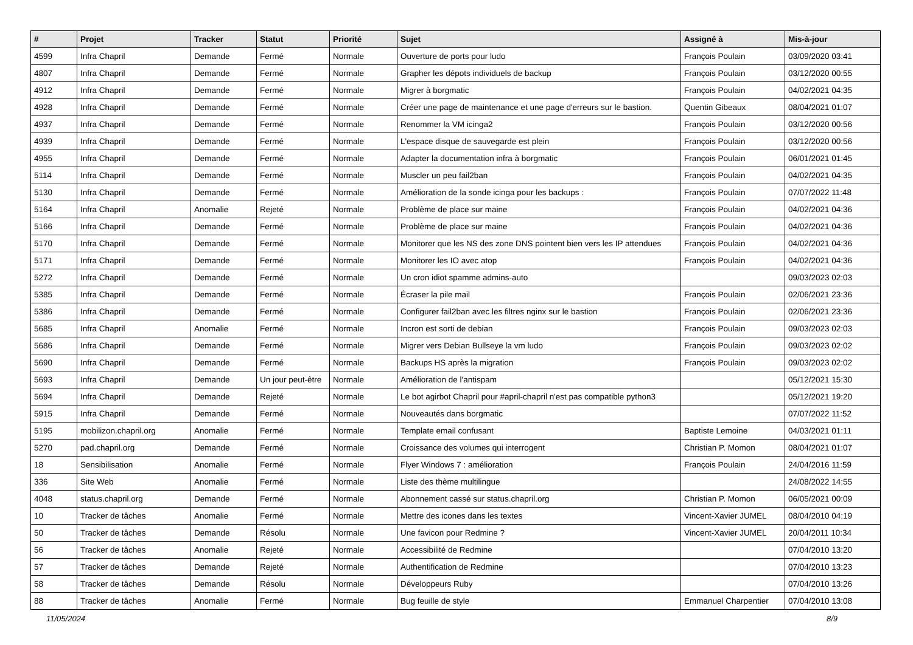| # | Projet | Tracker | Statut | Priorité | Sujet | Assigné à | Mis-à-jour |
| --- | --- | --- | --- | --- | --- | --- | --- |
| 4599 | Infra Chapril | Demande | Fermé | Normale | Ouverture de ports pour ludo | François Poulain | 03/09/2020 03:41 |
| 4807 | Infra Chapril | Demande | Fermé | Normale | Grapher les dépots individuels de backup | François Poulain | 03/12/2020 00:55 |
| 4912 | Infra Chapril | Demande | Fermé | Normale | Migrer à borgmatic | François Poulain | 04/02/2021 04:35 |
| 4928 | Infra Chapril | Demande | Fermé | Normale | Créer une page de maintenance et une page d'erreurs sur le bastion. | Quentin Gibeaux | 08/04/2021 01:07 |
| 4937 | Infra Chapril | Demande | Fermé | Normale | Renommer la VM icinga2 | François Poulain | 03/12/2020 00:56 |
| 4939 | Infra Chapril | Demande | Fermé | Normale | L'espace disque de sauvegarde est plein | François Poulain | 03/12/2020 00:56 |
| 4955 | Infra Chapril | Demande | Fermé | Normale | Adapter la documentation infra à borgmatic | François Poulain | 06/01/2021 01:45 |
| 5114 | Infra Chapril | Demande | Fermé | Normale | Muscler un peu fail2ban | François Poulain | 04/02/2021 04:35 |
| 5130 | Infra Chapril | Demande | Fermé | Normale | Amélioration de la sonde icinga pour les backups : | François Poulain | 07/07/2022 11:48 |
| 5164 | Infra Chapril | Anomalie | Rejeté | Normale | Problème de place sur maine | François Poulain | 04/02/2021 04:36 |
| 5166 | Infra Chapril | Demande | Fermé | Normale | Problème de place sur maine | François Poulain | 04/02/2021 04:36 |
| 5170 | Infra Chapril | Demande | Fermé | Normale | Monitorer que les NS des zone DNS pointent bien vers les IP attendues | François Poulain | 04/02/2021 04:36 |
| 5171 | Infra Chapril | Demande | Fermé | Normale | Monitorer les IO avec atop | François Poulain | 04/02/2021 04:36 |
| 5272 | Infra Chapril | Demande | Fermé | Normale | Un cron idiot spamme admins-auto | | 09/03/2023 02:03 |
| 5385 | Infra Chapril | Demande | Fermé | Normale | Écraser la pile mail | François Poulain | 02/06/2021 23:36 |
| 5386 | Infra Chapril | Demande | Fermé | Normale | Configurer fail2ban avec les filtres nginx sur le bastion | François Poulain | 02/06/2021 23:36 |
| 5685 | Infra Chapril | Anomalie | Fermé | Normale | Incron est sorti de debian | François Poulain | 09/03/2023 02:03 |
| 5686 | Infra Chapril | Demande | Fermé | Normale | Migrer vers Debian Bullseye la vm ludo | François Poulain | 09/03/2023 02:02 |
| 5690 | Infra Chapril | Demande | Fermé | Normale | Backups HS après la migration | François Poulain | 09/03/2023 02:02 |
| 5693 | Infra Chapril | Demande | Un jour peut-être | Normale | Amélioration de l'antispam | | 05/12/2021 15:30 |
| 5694 | Infra Chapril | Demande | Rejeté | Normale | Le bot agirbot Chapril pour #april-chapril n'est pas compatible python3 | | 05/12/2021 19:20 |
| 5915 | Infra Chapril | Demande | Fermé | Normale | Nouveautés dans borgmatic | | 07/07/2022 11:52 |
| 5195 | mobilizon.chapril.org | Anomalie | Fermé | Normale | Template email confusant | Baptiste Lemoine | 04/03/2021 01:11 |
| 5270 | pad.chapril.org | Demande | Fermé | Normale | Croissance des volumes qui interrogent | Christian P. Momon | 08/04/2021 01:07 |
| 18 | Sensibilisation | Anomalie | Fermé | Normale | Flyer Windows 7 : amélioration | François Poulain | 24/04/2016 11:59 |
| 336 | Site Web | Anomalie | Fermé | Normale | Liste des thème multilingue | | 24/08/2022 14:55 |
| 4048 | status.chapril.org | Demande | Fermé | Normale | Abonnement cassé sur status.chapril.org | Christian P. Momon | 06/05/2021 00:09 |
| 10 | Tracker de tâches | Anomalie | Fermé | Normale | Mettre des icones dans les textes | Vincent-Xavier JUMEL | 08/04/2010 04:19 |
| 50 | Tracker de tâches | Demande | Résolu | Normale | Une favicon pour Redmine ? | Vincent-Xavier JUMEL | 20/04/2011 10:34 |
| 56 | Tracker de tâches | Anomalie | Rejeté | Normale | Accessibilité de Redmine | | 07/04/2010 13:20 |
| 57 | Tracker de tâches | Demande | Rejeté | Normale | Authentification de Redmine | | 07/04/2010 13:23 |
| 58 | Tracker de tâches | Demande | Résolu | Normale | Développeurs Ruby | | 07/04/2010 13:26 |
| 88 | Tracker de tâches | Anomalie | Fermé | Normale | Bug feuille de style | Emmanuel Charpentier | 07/04/2010 13:08 |
11/05/2024 8/9